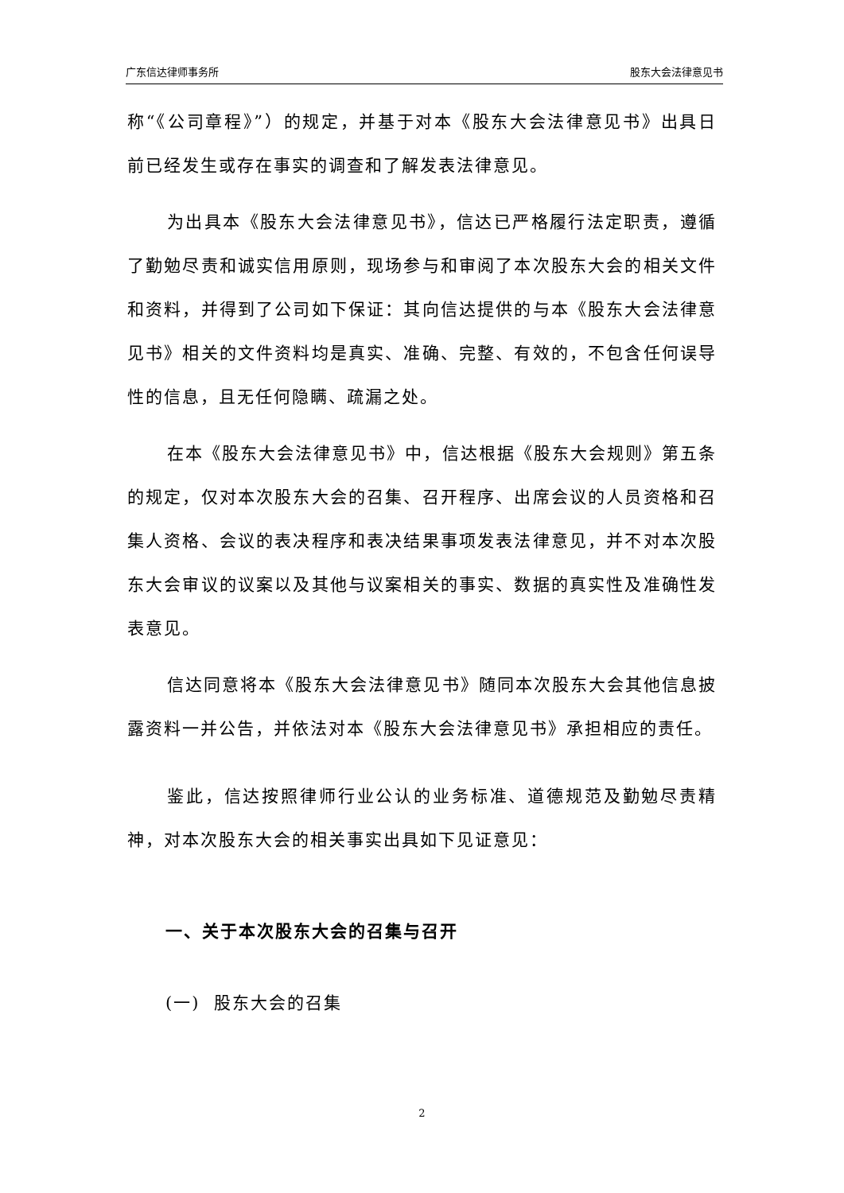广东信达律师事务所 股东大会法律意见书
称“《公司章程》”）的规定，并基于对本《股东大会法律意见书》出具日前已经发生或存在事实的调查和了解发表法律意见。
为出具本《股东大会法律意见书》，信达已严格履行法定职责，遵循了勤勉尽责和诚实信用原则，现场参与和审阅了本次股东大会的相关文件和资料，并得到了公司如下保证：其向信达提供的与本《股东大会法律意见书》相关的文件资料均是真实、准确、完整、有效的，不包含任何误导性的信息，且无任何隐瞒、疏漏之处。
在本《股东大会法律意见书》中，信达根据《股东大会规则》第五条的规定，仅对本次股东大会的召集、召开程序、出席会议的人员资格和召集人资格、会议的表决程序和表决结果事项发表法律意见，并不对本次股东大会审议的议案以及其他与议案相关的事实、数据的真实性及准确性发表意见。
信达同意将本《股东大会法律意见书》随同本次股东大会其他信息披露资料一并公告，并依法对本《股东大会法律意见书》承担相应的责任。
鉴此，信达按照律师行业公认的业务标准、道德规范及勤勉尽责精神，对本次股东大会的相关事实出具如下见证意见：
一、关于本次股东大会的召集与召开
(一) 股东大会的召集
2